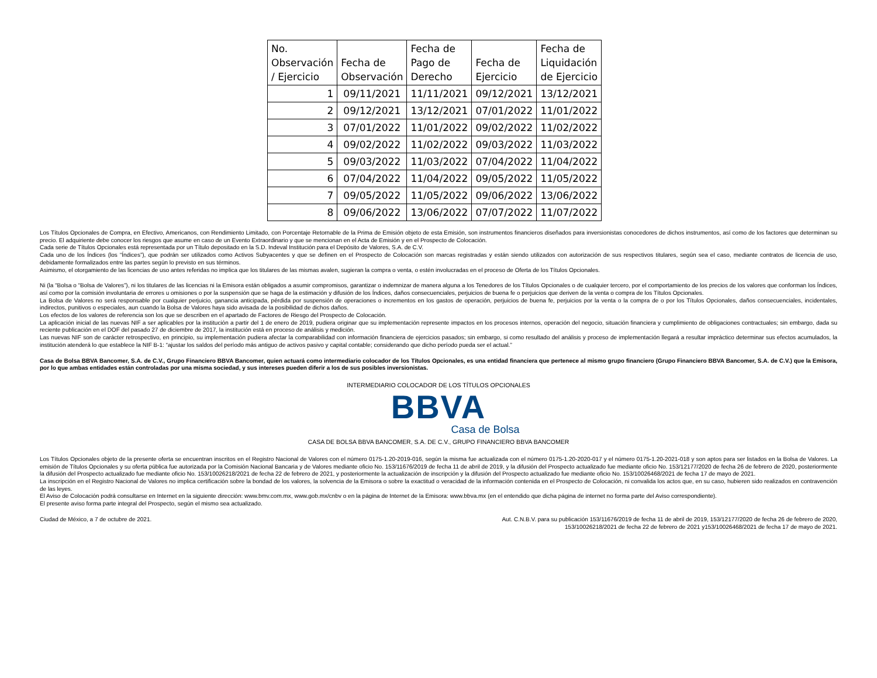| No. Observación / Ejercicio | Fecha de Observación | Fecha de Pago de Derecho | Fecha de Ejercicio | Fecha de Liquidación de Ejercicio |
| --- | --- | --- | --- | --- |
| 1 | 09/11/2021 | 11/11/2021 | 09/12/2021 | 13/12/2021 |
| 2 | 09/12/2021 | 13/12/2021 | 07/01/2022 | 11/01/2022 |
| 3 | 07/01/2022 | 11/01/2022 | 09/02/2022 | 11/02/2022 |
| 4 | 09/02/2022 | 11/02/2022 | 09/03/2022 | 11/03/2022 |
| 5 | 09/03/2022 | 11/03/2022 | 07/04/2022 | 11/04/2022 |
| 6 | 07/04/2022 | 11/04/2022 | 09/05/2022 | 11/05/2022 |
| 7 | 09/05/2022 | 11/05/2022 | 09/06/2022 | 13/06/2022 |
| 8 | 09/06/2022 | 13/06/2022 | 07/07/2022 | 11/07/2022 |
Los Títulos Opcionales de Compra, en Efectivo, Americanos, con Rendimiento Limitado, con Porcentaje Retornable de la Prima de Emisión objeto de esta Emisión, son instrumentos financieros diseñados para inversionistas conocedores de dichos instrumentos, así como de los factores que determinan su precio. El adquiriente debe conocer los riesgos que asume en caso de un Evento Extraordinario y que se mencionan en el Acta de Emisión y en el Prospecto de Colocación.
Cada serie de Títulos Opcionales está representada por un Título depositado en la S.D. Indeval Institución para el Depósito de Valores, S.A. de C.V.
Cada uno de los Índices (los “Índices”), que podrán ser utilizados como Activos Subyacentes y que se definen en el Prospecto de Colocación son marcas registradas y están siendo utilizados con autorización de sus respectivos titulares, según sea el caso, mediante contratos de licencia de uso, debidamente formalizados entre las partes según lo previsto en sus términos.
Asimismo, el otorgamiento de las licencias de uso antes referidas no implica que los titulares de las mismas avalen, sugieran la compra o venta, o estén involucradas en el proceso de Oferta de los Títulos Opcionales.
Ni (la “Bolsa o “Bolsa de Valores”), ni los titulares de las licencias ni la Emisora están obligados a asumir compromisos, garantizar o indemnizar de manera alguna a los Tenedores de los Títulos Opcionales o de cualquier tercero, por el comportamiento de los precios de los valores que conforman los Índices, así como por la comisión involuntaria de errores u omisiones o por la suspensión que se haga de la estimación y difusión de los Índices, daños consecuenciales, perjuicios de buena fe o perjuicios que deriven de la venta o compra de los Títulos Opcionales.
La Bolsa de Valores no será responsable por cualquier perjuicio, ganancia anticipada, pérdida por suspensión de operaciones o incrementos en los gastos de operación, perjuicios de buena fe, perjuicios por la venta o la compra de o por los Títulos Opcionales, daños consecuenciales, incidentales, indirectos, punitivos o especiales, aun cuando la Bolsa de Valores haya sido avisada de la posibilidad de dichos daños.
Los efectos de los valores de referencia son los que se describen en el apartado de Factores de Riesgo del Prospecto de Colocación.
La aplicación inicial de las nuevas NIF a ser aplicables por la institución a partir del 1 de enero de 2019, pudiera originar que su implementación represente impactos en los procesos internos, operación del negocio, situación financiera y cumplimiento de obligaciones contractuales; sin embargo, dada su reciente publicación en el DOF del pasado 27 de diciembre de 2017, la institución está en proceso de análisis y medición.
Las nuevas NIF son de carácter retrospectivo, en principio, su implementación pudiera afectar la comparabilidad con información financiera de ejercicios pasados; sin embargo, si como resultado del análisis y proceso de implementación llegará a resultar impráctico determinar sus efectos acumulados, la institución atenderá lo que establece la NIF B-1: “ajustar los saldos del período más antiguo de activos pasivo y capital contable; considerando que dicho período pueda ser el actual.”
Casa de Bolsa BBVA Bancomer, S.A. de C.V., Grupo Financiero BBVA Bancomer, quien actuará como intermediario colocador de los Títulos Opcionales, es una entidad financiera que pertenece al mismo grupo financiero (Grupo Financiero BBVA Bancomer, S.A. de C.V.) que la Emisora, por lo que ambas entidades están controladas por una misma sociedad, y sus intereses pueden diferir a los de sus posibles inversionistas.
INTERMEDIARIO COLOCADOR DE LOS TÍTULOS OPCIONALES
BBVA
Casa de Bolsa
CASA DE BOLSA BBVA BANCOMER, S.A. DE C.V., GRUPO FINANCIERO BBVA BANCOMER
Los Títulos Opcionales objeto de la presente oferta se encuentran inscritos en el Registro Nacional de Valores con el número 0175-1.20-2019-016, según la misma fue actualizada con el número 0175-1.20-2020-017 y el número 0175-1.20-2021-018 y son aptos para ser listados en la Bolsa de Valores. La emisión de Títulos Opcionales y su oferta pública fue autorizada por la Comisión Nacional Bancaria y de Valores mediante oficio No. 153/11676/2019 de fecha 11 de abril de 2019, y la difusión del Prospecto actualizado fue mediante oficio No. 153/12177/2020 de fecha 26 de febrero de 2020, posteriormente la difusión del Prospecto actualizado fue mediante oficio No. 153/10026218/2021 de fecha 22 de febrero de 2021, y posteriormente la actualización de inscripción y la difusión del Prospecto actualizado fue mediante oficio No. 153/10026468/2021 de fecha 17 de mayo de 2021.
La inscripción en el Registro Nacional de Valores no implica certificación sobre la bondad de los valores, la solvencia de la Emisora o sobre la exactitud o veracidad de la información contenida en el Prospecto de Colocación, ni convalida los actos que, en su caso, hubieren sido realizados en contravención de las leyes.
El Aviso de Colocación podrá consultarse en Internet en la siguiente dirección: www.bmv.com.mx, www.gob.mx/cnbv o en la página de Internet de la Emisora: www.bbva.mx (en el entendido que dicha página de internet no forma parte del Aviso correspondiente).
El presente aviso forma parte integral del Prospecto, según el mismo sea actualizado.
Ciudad de México, a 7 de octubre de 2021.
Aut. C.N.B.V. para su publicación 153/11676/2019 de fecha 11 de abril de 2019, 153/12177/2020 de fecha 26 de febrero de 2020,
153/10026218/2021 de fecha 22 de febrero de 2021 y153/10026468/2021 de fecha 17 de mayo de 2021.